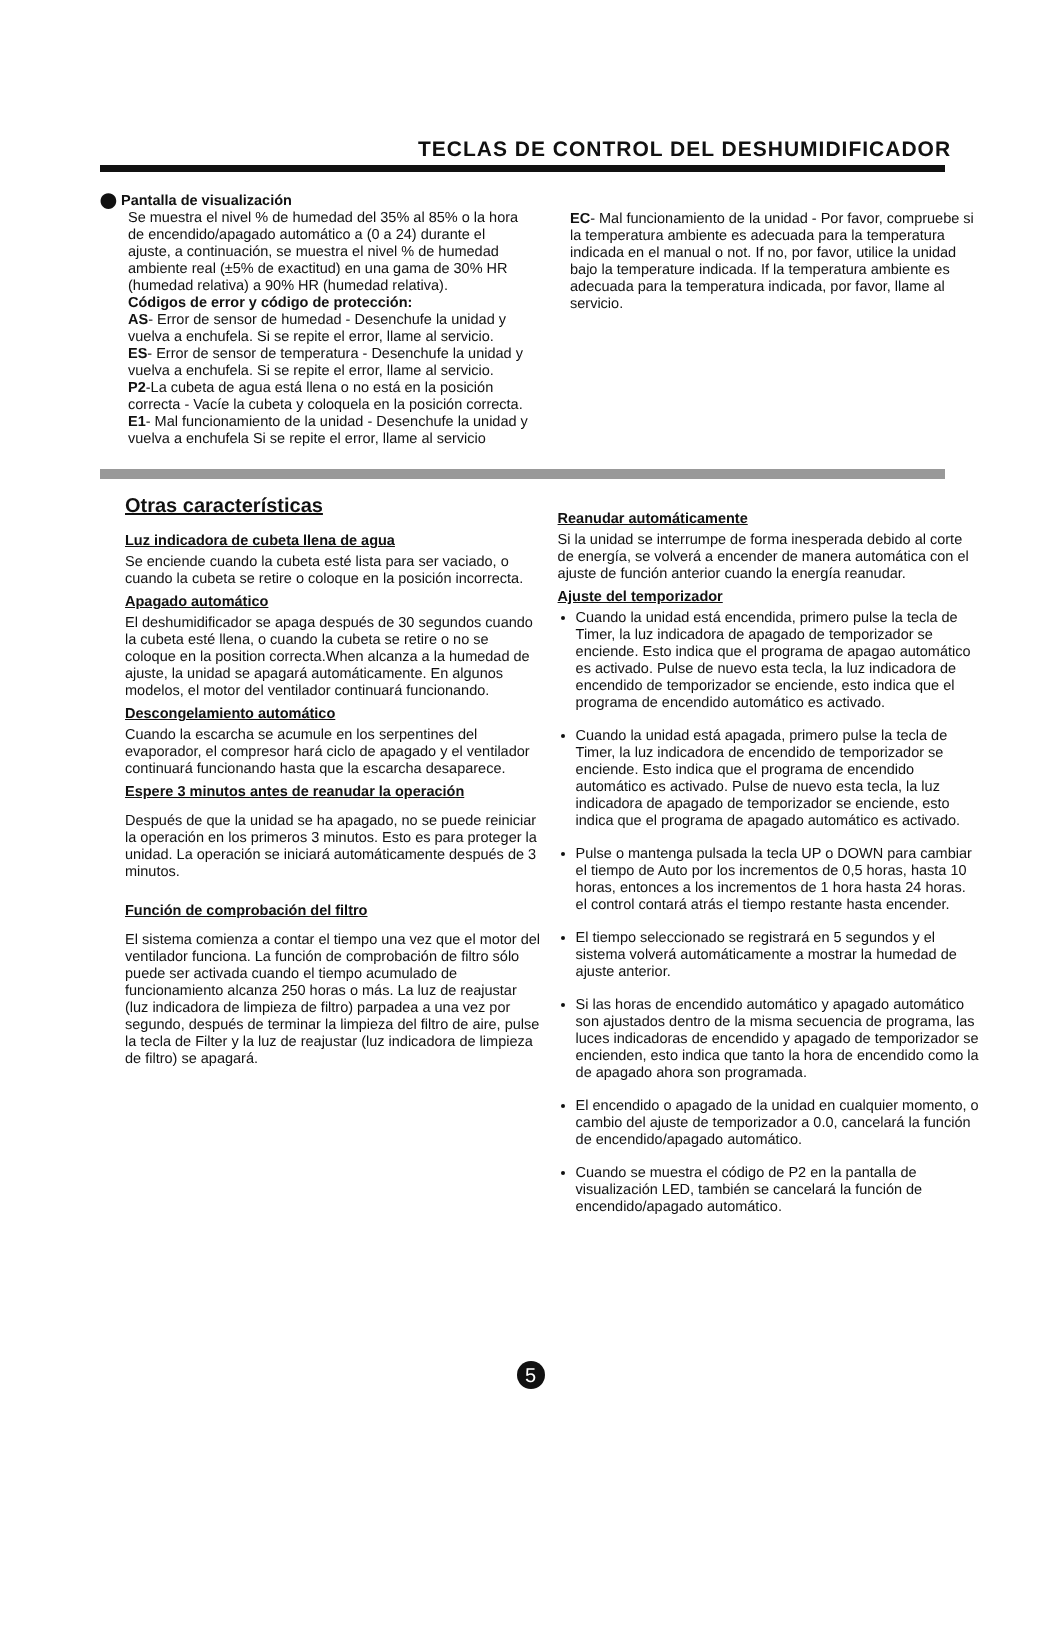TECLAS DE CONTROL DEL DESHUMIDIFICADOR
⬤ Pantalla de visualización
Se muestra el nivel % de humedad del 35% al 85% o la hora de encendido/apagado automático a (0 a 24) durante el ajuste, a continuación, se muestra el nivel % de humedad ambiente real (±5% de exactitud) en una gama de 30% HR (humedad relativa) a 90% HR (humedad relativa).
Códigos de error y código de protección:
AS- Error de sensor de humedad - Desenchufe la unidad y vuelva a enchufela. Si se repite el error, llame al servicio.
ES- Error de sensor de temperatura - Desenchufe la unidad y vuelva a enchufela. Si se repite el error, llame al servicio.
P2-La cubeta de agua está llena o no está en la posición correcta - Vacíe la cubeta y coloquela en la posición correcta.
E1- Mal funcionamiento de la unidad - Desenchufe la unidad y vuelva a enchufela Si se repite el error, llame al servicio
EC- Mal funcionamiento de la unidad - Por favor, compruebe si la temperatura ambiente es adecuada para la temperatura indicada en el manual o not. If no, por favor, utilice la unidad bajo la temperature indicada. If la temperatura ambiente es adecuada para la temperatura indicada, por favor, llame al servicio.
Otras características
Luz indicadora de cubeta llena de agua
Se enciende cuando la cubeta esté lista para ser vaciado, o cuando la cubeta se retire o coloque en la posición incorrecta.
Apagado automático
El deshumidificador se apaga después de 30 segundos cuando la cubeta esté llena, o cuando la cubeta se retire o no se coloque en la position correcta.When alcanza a la humedad de ajuste, la unidad se apagará automáticamente. En algunos modelos, el motor del ventilador continuará funcionando.
Descongelamiento automático
Cuando la escarcha se acumule en los serpentines del evaporador, el compresor hará ciclo de apagado y el ventilador continuará funcionando hasta que la escarcha desaparece.
Espere 3 minutos antes de reanudar la operación
Después de que la unidad se ha apagado, no se puede reiniciar la operación en los primeros 3 minutos. Esto es para proteger la unidad. La operación se iniciará automáticamente después de 3 minutos.
Función de comprobación del filtro
El sistema comienza a contar el tiempo una vez que el motor del ventilador funciona. La función de comprobación de filtro sólo puede ser activada cuando el tiempo acumulado de funcionamiento alcanza 250 horas o más. La luz de reajustar (luz indicadora de limpieza de filtro) parpadea a una vez por segundo, después de terminar la limpieza del filtro de aire, pulse la tecla de Filter y la luz de reajustar (luz indicadora de limpieza de filtro) se apagará.
Reanudar automáticamente
Si la unidad se interrumpe de forma inesperada debido al corte de energía, se volverá a encender de manera automática con el ajuste de función anterior cuando la energía reanudar.
Ajuste del temporizador
Cuando la unidad está encendida, primero pulse la tecla de Timer, la luz indicadora de apagado de temporizador se enciende. Esto indica que el programa de apagao automático es activado. Pulse de nuevo esta tecla, la luz indicadora de encendido de temporizador se enciende, esto indica que el programa de encendido automático es activado.
Cuando la unidad está apagada, primero pulse la tecla de Timer, la luz indicadora de encendido de temporizador se enciende. Esto indica que el programa de encendido automático es activado. Pulse de nuevo esta tecla, la luz indicadora de apagado de temporizador se enciende, esto indica que el programa de apagado automático es activado.
Pulse o mantenga pulsada la tecla UP o DOWN para cambiar el tiempo de Auto por los incrementos de 0,5 horas, hasta 10 horas, entonces a los incrementos de 1 hora hasta 24 horas. el control contará atrás el tiempo restante hasta encender.
El tiempo seleccionado se registrará en 5 segundos y el sistema volverá automáticamente a mostrar la humedad de ajuste anterior.
Si las horas de encendido automático y apagado automático son ajustados dentro de la misma secuencia de programa, las luces indicadoras de encendido y apagado de temporizador se encienden, esto indica que tanto la hora de encendido como la de apagado ahora son programada.
El encendido o apagado de la unidad en cualquier momento, o cambio del ajuste de temporizador a 0.0, cancelará la función de encendido/apagado automático.
Cuando se muestra el código de P2 en la pantalla de visualización LED, también se cancelará la función de encendido/apagado automático.
5